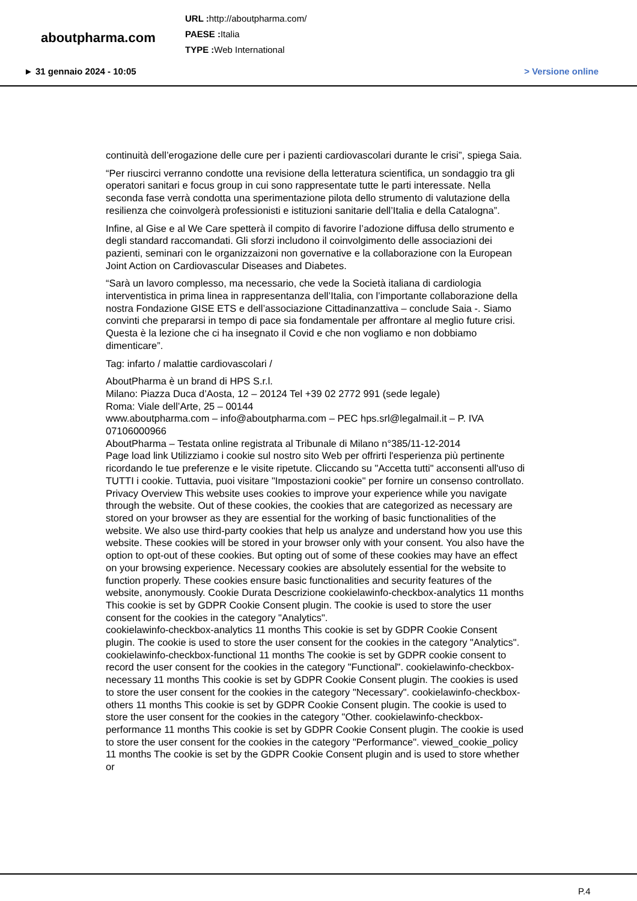aboutpharma.com
URL : http://aboutpharma.com/
PAESE : Italia
TYPE : Web International
► 31 gennaio 2024 - 10:05 > Versione online
continuità dell’erogazione delle cure per i pazienti cardiovascolari durante le crisi”, spiega Saia.
“Per riuscirci verranno condotte una revisione della letteratura scientifica, un sondaggio tra gli operatori sanitari e focus group in cui sono rappresentate tutte le parti interessate. Nella seconda fase verrà condotta una sperimentazione pilota dello strumento di valutazione della resilienza che coinvolgerà professionisti e istituzioni sanitarie dell’Italia e della Catalogna”.
Infine, al Gise e al We Care spetterà il compito di favorire l’adozione diffusa dello strumento e degli standard raccomandati. Gli sforzi includono il coinvolgimento delle associazioni dei pazienti, seminari con le organizzaizoni non governative e la collaborazione con la European Joint Action on Cardiovascular Diseases and Diabetes.
“Sarà un lavoro complesso, ma necessario, che vede la Società italiana di cardiologia interventistica in prima linea in rappresentanza dell’Italia, con l’importante collaborazione della nostra Fondazione GISE ETS e dell’associazione Cittadinanzattiva – conclude Saia -. Siamo convinti che prepararsi in tempo di pace sia fondamentale per affrontare al meglio future crisi. Questa è la lezione che ci ha insegnato il Covid e che non vogliamo e non dobbiamo dimenticare”.
Tag: infarto / malattie cardiovascolari /
AboutPharma è un brand di HPS S.r.l.
Milano: Piazza Duca d’Aosta, 12 – 20124 Tel +39 02 2772 991 (sede legale)
Roma: Viale dell’Arte, 25 – 00144
www.aboutpharma.com – info@aboutpharma.com – PEC hps.srl@legalmail.it – P. IVA 07106000966
AboutPharma – Testata online registrata al Tribunale di Milano n°385/11-12-2014
Page load link Utilizziamo i cookie sul nostro sito Web per offrirti l'esperienza più pertinente ricordando le tue preferenze e le visite ripetute. Cliccando su "Accetta tutti" acconsenti all'uso di TUTTI i cookie. Tuttavia, puoi visitare "Impostazioni cookie" per fornire un consenso controllato. Privacy Overview This website uses cookies to improve your experience while you navigate through the website. Out of these cookies, the cookies that are categorized as necessary are stored on your browser as they are essential for the working of basic functionalities of the website. We also use third-party cookies that help us analyze and understand how you use this website. These cookies will be stored in your browser only with your consent. You also have the option to opt-out of these cookies. But opting out of some of these cookies may have an effect on your browsing experience. Necessary cookies are absolutely essential for the website to function properly. These cookies ensure basic functionalities and security features of the website, anonymously. Cookie Durata Descrizione cookielawinfo-checkbox-analytics 11 months This cookie is set by GDPR Cookie Consent plugin. The cookie is used to store the user consent for the cookies in the category "Analytics".
cookielawinfo-checkbox-analytics 11 months This cookie is set by GDPR Cookie Consent plugin. The cookie is used to store the user consent for the cookies in the category "Analytics". cookielawinfo-checkbox-functional 11 months The cookie is set by GDPR cookie consent to record the user consent for the cookies in the category "Functional". cookielawinfo-checkbox-necessary 11 months This cookie is set by GDPR Cookie Consent plugin. The cookies is used to store the user consent for the cookies in the category "Necessary". cookielawinfo-checkbox-others 11 months This cookie is set by GDPR Cookie Consent plugin. The cookie is used to store the user consent for the cookies in the category "Other. cookielawinfo-checkbox-performance 11 months This cookie is set by GDPR Cookie Consent plugin. The cookie is used to store the user consent for the cookies in the category "Performance". viewed_cookie_policy 11 months The cookie is set by the GDPR Cookie Consent plugin and is used to store whether or
P.4